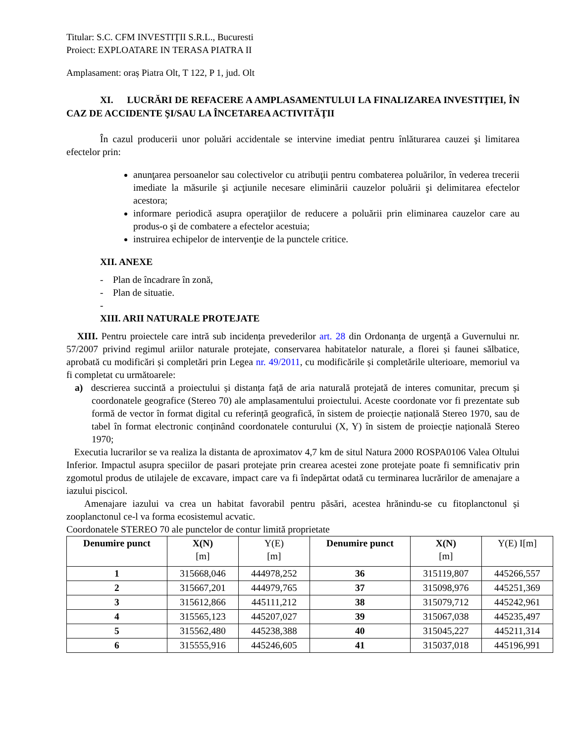Titular: S.C. CFM INVESTIŢII S.R.L., Bucuresti
Proiect: EXPLOATARE IN TERASA PIATRA II
Amplasament: oraș Piatra Olt, T 122, P 1, jud. Olt
XI. LUCRĂRI DE REFACERE A AMPLASAMENTULUI LA FINALIZAREA INVESTIŢIEI, ÎN CAZ DE ACCIDENTE ŞI/SAU LA ÎNCETAREA ACTIVITĂŢII
În cazul producerii unor poluări accidentale se intervine imediat pentru înlăturarea cauzei şi limitarea efectelor prin:
anunţarea persoanelor sau colectivelor cu atribuţii pentru combaterea poluărilor, în vederea trecerii imediate la măsurile şi acţiunile necesare eliminării cauzelor poluării şi delimitarea efectelor acestora;
informare periodică asupra operaţiilor de reducere a poluării prin eliminarea cauzelor care au produs-o şi de combatere a efectelor acestuia;
instruirea echipelor de intervenţie de la punctele critice.
XII. ANEXE
- Plan de încadrare în zonă,
- Plan de situatie.
-
XIII. ARII NATURALE PROTEJATE
XIII. Pentru proiectele care intră sub incidența prevederilor art. 28 din Ordonanța de urgență a Guvernului nr. 57/2007 privind regimul ariilor naturale protejate, conservarea habitatelor naturale, a florei și faunei sălbatice, aprobată cu modificări și completări prin Legea nr. 49/2011, cu modificările și completările ulterioare, memoriul va fi completat cu următoarele:
a) descrierea succintă a proiectului și distanța față de aria naturală protejată de interes comunitar, precum și coordonatele geografice (Stereo 70) ale amplasamentului proiectului. Aceste coordonate vor fi prezentate sub formă de vector în format digital cu referință geografică, în sistem de proiecție națională Stereo 1970, sau de tabel în format electronic conținând coordonatele conturului (X, Y) în sistem de proiecție națională Stereo 1970;
Executia lucrarilor se va realiza la distanta de aproximatov 4,7 km de situl Natura 2000 ROSPA0106 Valea Oltului Inferior. Impactul asupra speciilor de pasari protejate prin crearea acestei zone protejate poate fi semnificativ prin zgomotul produs de utilajele de excavare, impact care va fi îndepărtat odată cu terminarea lucrărilor de amenajare a iazului piscicol.
Amenajare iazului va crea un habitat favorabil pentru păsări, acestea hrănindu-se cu fitoplanctonul și zooplanctonul ce-l va forma ecosistemul acvatic.
Coordonatele STEREO 70 ale punctelor de contur limită proprietate
| Denumire punct | X(N) [m] | Y(E) [m] | Denumire punct | X(N) [m] | Y(E) I[m] |
| --- | --- | --- | --- | --- | --- |
| 1 | 315668,046 | 444978,252 | 36 | 315119,807 | 445266,557 |
| 2 | 315667,201 | 444979,765 | 37 | 315098,976 | 445251,369 |
| 3 | 315612,866 | 445111,212 | 38 | 315079,712 | 445242,961 |
| 4 | 315565,123 | 445207,027 | 39 | 315067,038 | 445235,497 |
| 5 | 315562,480 | 445238,388 | 40 | 315045,227 | 445211,314 |
| 6 | 315555,916 | 445246,605 | 41 | 315037,018 | 445196,991 |